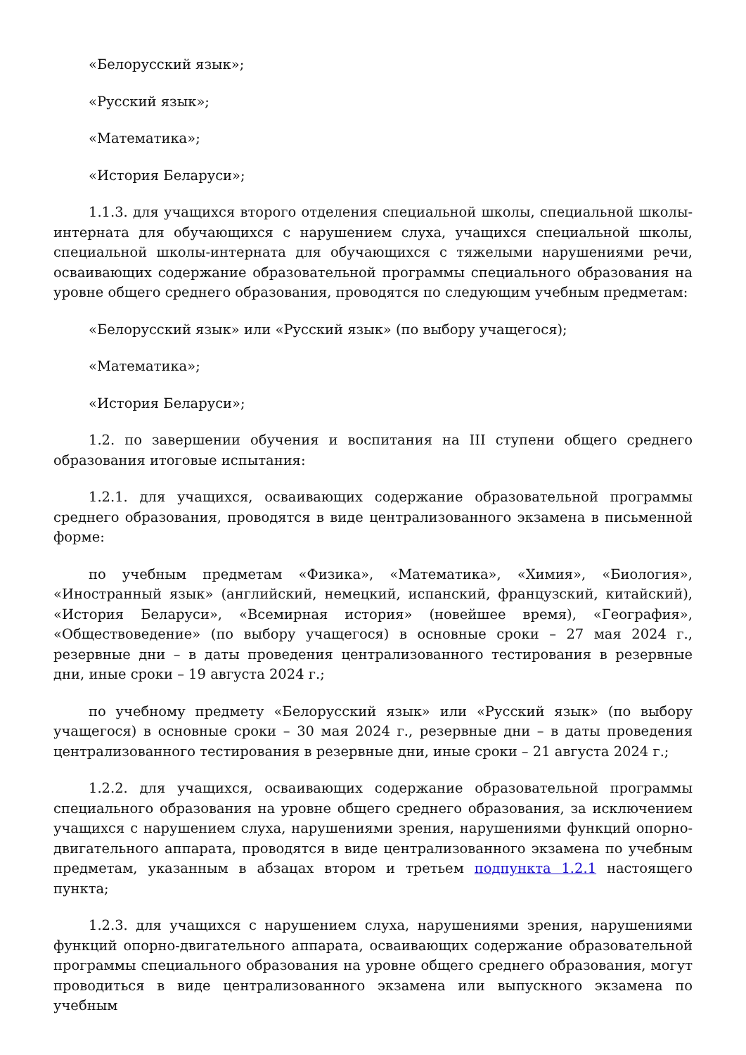«Белорусский язык»;
«Русский язык»;
«Математика»;
«История Беларуси»;
1.1.3. для учащихся второго отделения специальной школы, специальной школы-интерната для обучающихся с нарушением слуха, учащихся специальной школы, специальной школы-интерната для обучающихся с тяжелыми нарушениями речи, осваивающих содержание образовательной программы специального образования на уровне общего среднего образования, проводятся по следующим учебным предметам:
«Белорусский язык» или «Русский язык» (по выбору учащегося);
«Математика»;
«История Беларуси»;
1.2. по завершении обучения и воспитания на III ступени общего среднего образования итоговые испытания:
1.2.1. для учащихся, осваивающих содержание образовательной программы среднего образования, проводятся в виде централизованного экзамена в письменной форме:
по учебным предметам «Физика», «Математика», «Химия», «Биология», «Иностранный язык» (английский, немецкий, испанский, французский, китайский), «История Беларуси», «Всемирная история» (новейшее время), «География», «Обществоведение» (по выбору учащегося) в основные сроки – 27 мая 2024 г., резервные дни – в даты проведения централизованного тестирования в резервные дни, иные сроки – 19 августа 2024 г.;
по учебному предмету «Белорусский язык» или «Русский язык» (по выбору учащегося) в основные сроки – 30 мая 2024 г., резервные дни – в даты проведения централизованного тестирования в резервные дни, иные сроки – 21 августа 2024 г.;
1.2.2. для учащихся, осваивающих содержание образовательной программы специального образования на уровне общего среднего образования, за исключением учащихся с нарушением слуха, нарушениями зрения, нарушениями функций опорно-двигательного аппарата, проводятся в виде централизованного экзамена по учебным предметам, указанным в абзацах втором и третьем подпункта 1.2.1 настоящего пункта;
1.2.3. для учащихся с нарушением слуха, нарушениями зрения, нарушениями функций опорно-двигательного аппарата, осваивающих содержание образовательной программы специального образования на уровне общего среднего образования, могут проводиться в виде централизованного экзамена или выпускного экзамена по учебным